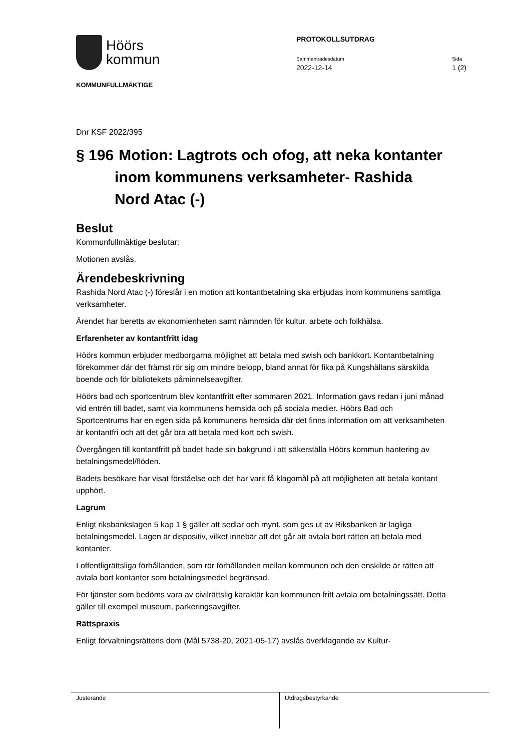Höörs
kommun
KOMMUNFULLMÄKTIGE
PROTOKOLLSUTDRAG
Sammanträdesdatum
2022-12-14
Sida
1 (2)
Dnr KSF 2022/395
§ 196 Motion: Lagtrots och ofog, att neka kontanter inom kommunens verksamheter- Rashida Nord Atac (-)
Beslut
Kommunfullmäktige beslutar:
Motionen avslås.
Ärendebeskrivning
Rashida Nord Atac (-) föreslår i en motion att kontantbetalning ska erbjudas inom kommunens samtliga verksamheter.
Ärendet har beretts av ekonomienheten samt nämnden för kultur, arbete och folkhälsa.
Erfarenheter av kontantfritt idag
Höörs kommun erbjuder medborgarna möjlighet att betala med swish och bankkort. Kontantbetalning förekommer där det främst rör sig om mindre belopp, bland annat för fika på Kungshällans särskilda boende och för bibliotekets påminnelseavgifter.
Höörs bad och sportcentrum blev kontantfritt efter sommaren 2021. Information gavs redan i juni månad vid entrén till badet, samt via kommunens hemsida och på sociala medier. Höörs Bad och Sportcentrums har en egen sida på kommunens hemsida där det finns information om att verksamheten är kontantfri och att det går bra att betala med kort och swish.
Övergången till kontantfritt på badet hade sin bakgrund i att säkerställa Höörs kommun hantering av betalningsmedel/flöden.
Badets besökare har visat förståelse och det har varit få klagomål på att möjligheten att betala kontant upphört.
Lagrum
Enligt riksbankslagen 5 kap 1 § gäller att sedlar och mynt, som ges ut av Riksbanken är lagliga betalningsmedel. Lagen är dispositiv, vilket innebär att det går att avtala bort rätten att betala med kontanter.
I offentligrättsliga förhållanden, som rör förhållanden mellan kommunen och den enskilde är rätten att avtala bort kontanter som betalningsmedel begränsad.
För tjänster som bedöms vara av civilrättslig karaktär kan kommunen fritt avtala om betalningssätt. Detta gäller till exempel museum, parkeringsavgifter.
Rättspraxis
Enligt förvaltningsrättens dom (Mål 5738-20, 2021-05-17) avslås överklagande av Kultur-
Justerande Utdragsbestyrkande